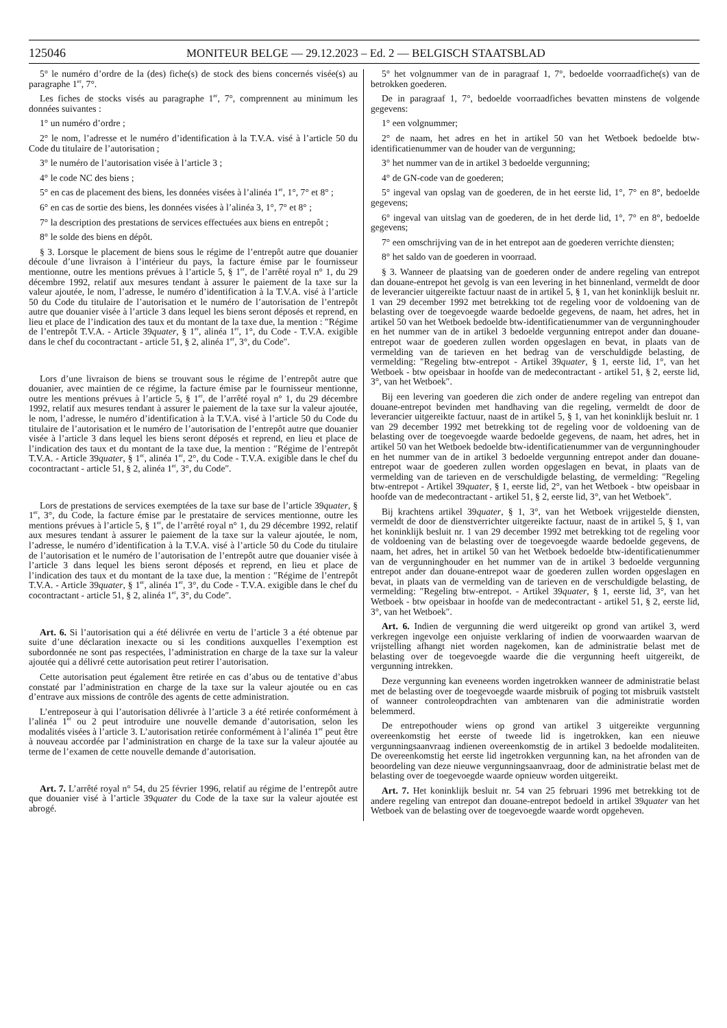125046 MONITEUR BELGE — 29.12.2023 – Ed. 2 — BELGISCH STAATSBLAD
5° le numéro d’ordre de la (des) fiche(s) de stock des biens concernés visée(s) au paragraphe 1<sup>er</sup>, 7°.
Les fiches de stocks visés au paragraphe 1<sup>er</sup>, 7°, comprennent au minimum les données suivantes :
1° un numéro d’ordre ;
2° le nom, l’adresse et le numéro d’identification à la T.V.A. visé à l’article 50 du Code du titulaire de l’autorisation ;
3° le numéro de l’autorisation visée à l’article 3 ;
4° le code NC des biens ;
5° en cas de placement des biens, les données visées à l’alinéa 1<sup>er</sup>, 1°, 7° et 8° ;
6° en cas de sortie des biens, les données visées à l’alinéa 3, 1°, 7° et 8° ;
7° la description des prestations de services effectuées aux biens en entrepôt ;
8° le solde des biens en dépôt.
§ 3. Lorsque le placement de biens sous le régime de l’entrepôt autre que douanier découle d’une livraison à l’intérieur du pays, la facture émise par le fournisseur mentionne, outre les mentions prévues à l’article 5, § 1<sup>er</sup>, de l’arrêté royal n° 1, du 29 décembre 1992, relatif aux mesures tendant à assurer le paiement de la taxe sur la valeur ajoutée, le nom, l’adresse, le numéro d’identification à la T.V.A. visé à l’article 50 du Code du titulaire de l’autorisation et le numéro de l’autorisation de l’entrepôt autre que douanier visée à l’article 3 dans lequel les biens seront déposés et reprend, en lieu et place de l’indication des taux et du montant de la taxe due, la mention : ″Régime de l’entrepôt T.V.A. - Article 39quater, § 1<sup>er</sup>, alinéa 1<sup>er</sup>, 1°, du Code - T.V.A. exigible dans le chef du cocontractant - article 51, § 2, alinéa 1<sup>er</sup>, 3°, du Code″.
Lors d’une livraison de biens se trouvant sous le régime de l’entrepôt autre que douanier, avec maintien de ce régime, la facture émise par le fournisseur mentionne, outre les mentions prévues à l’article 5, § 1<sup>er</sup>, de l’arrêté royal n° 1, du 29 décembre 1992, relatif aux mesures tendant à assurer le paiement de la taxe sur la valeur ajoutée, le nom, l’adresse, le numéro d’identification à la T.V.A. visé à l’article 50 du Code du titulaire de l’autorisation et le numéro de l’autorisation de l’entrepôt autre que douanier visée à l’article 3 dans lequel les biens seront déposés et reprend, en lieu et place de l’indication des taux et du montant de la taxe due, la mention : ″Régime de l’entrepôt T.V.A. - Article 39quater, § 1<sup>er</sup>, alinéa 1<sup>er</sup>, 2°, du Code - T.V.A. exigible dans le chef du cocontractant - article 51, § 2, alinéa 1<sup>er</sup>, 3°, du Code″.
Lors de prestations de services exemptées de la taxe sur base de l’article 39quater, § 1<sup>er</sup>, 3°, du Code, la facture émise par le prestataire de services mentionne, outre les mentions prévues à l’article 5, § 1<sup>er</sup>, de l’arrêté royal n° 1, du 29 décembre 1992, relatif aux mesures tendant à assurer le paiement de la taxe sur la valeur ajoutée, le nom, l’adresse, le numéro d’identification à la T.V.A. visé à l’article 50 du Code du titulaire de l’autorisation et le numéro de l’autorisation de l’entrepôt autre que douanier visée à l’article 3 dans lequel les biens seront déposés et reprend, en lieu et place de l’indication des taux et du montant de la taxe due, la mention : ″Régime de l’entrepôt T.V.A. - Article 39quater, § 1<sup>er</sup>, alinéa 1<sup>er</sup>, 3°, du Code - T.V.A. exigible dans le chef du cocontractant - article 51, § 2, alinéa 1<sup>er</sup>, 3°, du Code″.
Art. 6. Si l’autorisation qui a été délivrée en vertu de l’article 3 a été obtenue par suite d’une déclaration inexacte ou si les conditions auxquelles l’exemption est subordonnée ne sont pas respectées, l’administration en charge de la taxe sur la valeur ajoutée qui a délivré cette autorisation peut retirer l’autorisation.
Cette autorisation peut également être retirée en cas d’abus ou de tentative d’abus constaté par l’administration en charge de la taxe sur la valeur ajoutée ou en cas d’entrave aux missions de contrôle des agents de cette administration.
L’entreposeur à qui l’autorisation délivrée à l’article 3 a été retirée conformément à l’alinéa 1<sup>er</sup> ou 2 peut introduire une nouvelle demande d’autorisation, selon les modalités visées à l’article 3. L’autorisation retirée conformément à l’alinéa 1<sup>er</sup> peut être à nouveau accordée par l’administration en charge de la taxe sur la valeur ajoutée au terme de l’examen de cette nouvelle demande d’autorisation.
Art. 7. L’arrêté royal n° 54, du 25 février 1996, relatif au régime de l’entrepôt autre que douanier visé à l’article 39quater du Code de la taxe sur la valeur ajoutée est abrogé.
5° het volgnummer van de in paragraaf 1, 7°, bedoelde voorraadfiche(s) van de betrokken goederen.
De in paragraaf 1, 7°, bedoelde voorraadfiches bevatten minstens de volgende gegevens:
1° een volgnummer;
2° de naam, het adres en het in artikel 50 van het Wetboek bedoelde btw-identificatienummer van de houder van de vergunning;
3° het nummer van de in artikel 3 bedoelde vergunning;
4° de GN-code van de goederen;
5° ingeval van opslag van de goederen, de in het eerste lid, 1°, 7° en 8°, bedoelde gegevens;
6° ingeval van uitslag van de goederen, de in het derde lid, 1°, 7° en 8°, bedoelde gegevens;
7° een omschrijving van de in het entrepot aan de goederen verrichte diensten;
8° het saldo van de goederen in voorraad.
§ 3. Wanneer de plaatsing van de goederen onder de andere regeling van entrepot dan douane-entrepot het gevolg is van een levering in het binnenland, vermeldt de door de leverancier uitgereikte factuur naast de in artikel 5, § 1, van het koninklijk besluit nr. 1 van 29 december 1992 met betrekking tot de regeling voor de voldoening van de belasting over de toegevoegde waarde bedoelde gegevens, de naam, het adres, het in artikel 50 van het Wetboek bedoelde btw-identificatienummer van de vergunninghouder en het nummer van de in artikel 3 bedoelde vergunning entrepot ander dan douane-entrepot waar de goederen zullen worden opgeslagen en bevat, in plaats van de vermelding van de tarieven en het bedrag van de verschuldigde belasting, de vermelding: ″Regeling btw-entrepot - Artikel 39quater, § 1, eerste lid, 1°, van het Wetboek - btw opeisbaar in hoofde van de medecontractant - artikel 51, § 2, eerste lid, 3°, van het Wetboek″.
Bij een levering van goederen die zich onder de andere regeling van entrepot dan douane-entrepot bevinden met handhaving van die regeling, vermeldt de door de leverancier uitgereikte factuur, naast de in artikel 5, § 1, van het koninklijk besluit nr. 1 van 29 december 1992 met betrekking tot de regeling voor de voldoening van de belasting over de toegevoegde waarde bedoelde gegevens, de naam, het adres, het in artikel 50 van het Wetboek bedoelde btw-identificatienummer van de vergunninghouder en het nummer van de in artikel 3 bedoelde vergunning entrepot ander dan douane-entrepot waar de goederen zullen worden opgeslagen en bevat, in plaats van de vermelding van de tarieven en de verschuldigde belasting, de vermelding: ″Regeling btw-entrepot - Artikel 39quater, § 1, eerste lid, 2°, van het Wetboek - btw opeisbaar in hoofde van de medecontractant - artikel 51, § 2, eerste lid, 3°, van het Wetboek″.
Bij krachtens artikel 39quater, § 1, 3°, van het Wetboek vrijgestelde diensten, vermeldt de door de dienstverrichter uitgereikte factuur, naast de in artikel 5, § 1, van het koninklijk besluit nr. 1 van 29 december 1992 met betrekking tot de regeling voor de voldoening van de belasting over de toegevoegde waarde bedoelde gegevens, de naam, het adres, het in artikel 50 van het Wetboek bedoelde btw-identificatienummer van de vergunninghouder en het nummer van de in artikel 3 bedoelde vergunning entrepot ander dan douane-entrepot waar de goederen zullen worden opgeslagen en bevat, in plaats van de vermelding van de tarieven en de verschuldigde belasting, de vermelding: ″Regeling btw-entrepot. - Artikel 39quater, § 1, eerste lid, 3°, van het Wetboek - btw opeisbaar in hoofde van de medecontractant - artikel 51, § 2, eerste lid, 3°, van het Wetboek″.
Art. 6. Indien de vergunning die werd uitgereikt op grond van artikel 3, werd verkregen ingevolge een onjuiste verklaring of indien de voorwaarden waarvan de vrijstelling afhangt niet worden nagekomen, kan de administratie belast met de belasting over de toegevoegde waarde die die vergunning heeft uitgereikt, de vergunning intrekken.
Deze vergunning kan eveneens worden ingetrokken wanneer de administratie belast met de belasting over de toegevoegde waarde misbruik of poging tot misbruik vaststelt of wanneer controleopdrachten van ambtenaren van die administratie worden belemmerd.
De entrepothouder wiens op grond van artikel 3 uitgereikte vergunning overeenkomstig het eerste of tweede lid is ingetrokken, kan een nieuwe vergunningsaanvraag indienen overeenkomstig de in artikel 3 bedoelde modaliteiten. De overeenkomstig het eerste lid ingetrokken vergunning kan, na het afronden van de beoordeling van deze nieuwe vergunningsaanvraag, door de administratie belast met de belasting over de toegevoegde waarde opnieuw worden uitgereikt.
Art. 7. Het koninklijk besluit nr. 54 van 25 februari 1996 met betrekking tot de andere regeling van entrepot dan douane-entrepot bedoeld in artikel 39quater van het Wetboek van de belasting over de toegevoegde waarde wordt opgeheven.